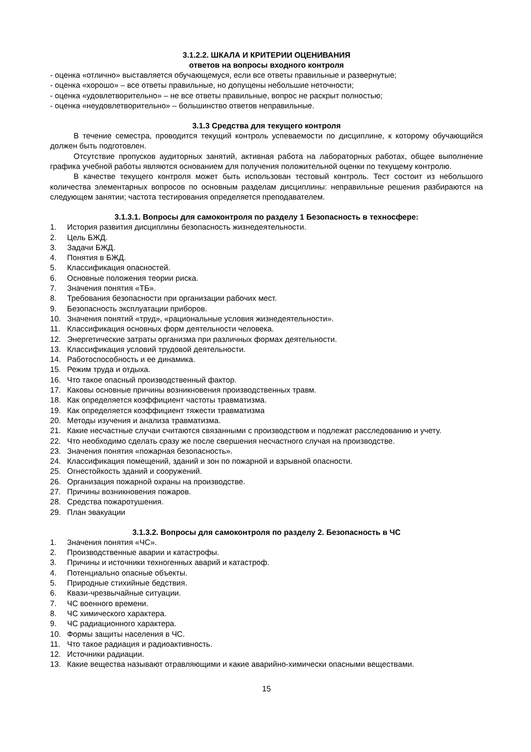3.1.2.2. ШКАЛА И КРИТЕРИИ ОЦЕНИВАНИЯ
ответов на вопросы входного контроля
- оценка «отлично» выставляется обучающемуся, если все ответы правильные и развернутые;
- оценка «хорошо» – все ответы правильные, но допущены небольшие неточности;
- оценка «удовлетворительно» – не все ответы правильные, вопрос не раскрыт полностью;
- оценка «неудовлетворительно» – большинство ответов неправильные.
3.1.3 Средства для текущего контроля
В течение семестра, проводится текущий контроль успеваемости по дисциплине, к которому обучающийся должен быть подготовлен.
Отсутствие пропусков аудиторных занятий, активная работа на лабораторных работах, общее выполнение графика учебной работы являются основанием для получения положительной оценки по текущему контролю.
В качестве текущего контроля может быть использован тестовый контроль. Тест состоит из небольшого количества элементарных вопросов по основным разделам дисциплины: неправильные решения разбираются на следующем занятии; частота тестирования определяется преподавателем.
3.1.3.1. Вопросы для самоконтроля по разделу 1 Безопасность в техносфере:
1. История развития дисциплины безопасность жизнедеятельности.
2. Цель БЖД.
3. Задачи БЖД.
4. Понятия в БЖД.
5. Классификация опасностей.
6. Основные положения теории риска.
7. Значения понятия «ТБ».
8. Требования безопасности при организации рабочих мест.
9. Безопасность эксплуатации приборов.
10. Значения понятий «труд», «рациональные условия жизнедеятельности».
11. Классификация основных форм деятельности человека.
12. Энергетические затраты организма при различных формах деятельности.
13. Классификация условий трудовой деятельности.
14. Работоспособность и ее динамика.
15. Режим труда и отдыха.
16. Что такое опасный производственный фактор.
17. Каковы основные причины возникновения производственных травм.
18. Как определяется коэффициент частоты травматизма.
19. Как определяется коэффициент тяжести травматизма
20. Методы изучения и анализа травматизма.
21. Какие несчастные случаи считаются связанными с производством и подлежат расследованию и учету.
22. Что необходимо сделать сразу же после свершения несчастного случая на производстве.
23. Значения понятия «пожарная безопасность».
24. Классификация помещений, зданий и зон по пожарной и взрывной опасности.
25. Огнестойкость зданий и сооружений.
26. Организация пожарной охраны на производстве.
27. Причины возникновения пожаров.
28. Средства пожаротушения.
29. План эвакуации
3.1.3.2. Вопросы для самоконтроля по разделу 2. Безопасность в ЧС
1. Значения понятия «ЧС».
2. Производственные аварии и катастрофы.
3. Причины и источники техногенных аварий и катастроф.
4. Потенциально опасные объекты.
5. Природные стихийные бедствия.
6. Квази-чрезвычайные ситуации.
7. ЧС военного времени.
8. ЧС химического характера.
9. ЧС радиационного характера.
10. Формы защиты населения в ЧС.
11. Что такое радиация и радиоактивность.
12. Источники радиации.
13. Какие вещества называют отравляющими и какие аварийно-химически опасными веществами.
15